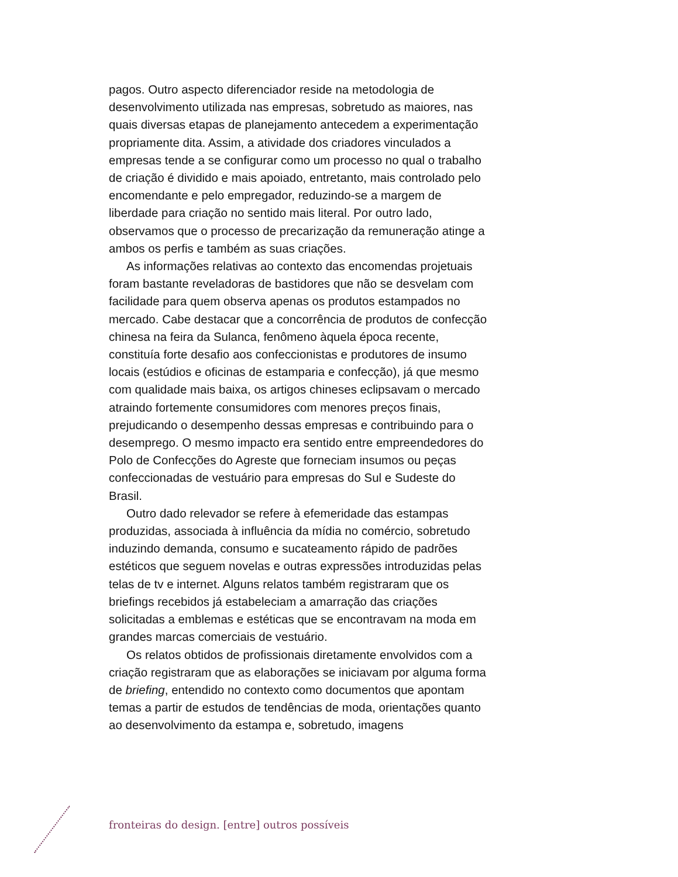pagos. Outro aspecto diferenciador reside na metodologia de desenvolvimento utilizada nas empresas, sobretudo as maiores, nas quais diversas etapas de planejamento antecedem a experimentação propriamente dita. Assim, a atividade dos criadores vinculados a empresas tende a se configurar como um processo no qual o trabalho de criação é dividido e mais apoiado, entretanto, mais controlado pelo encomendante e pelo empregador, reduzindo-se a margem de liberdade para criação no sentido mais literal. Por outro lado, observamos que o processo de precarização da remuneração atinge a ambos os perfis e também as suas criações.
As informações relativas ao contexto das encomendas projetuais foram bastante reveladoras de bastidores que não se desvelam com facilidade para quem observa apenas os produtos estampados no mercado. Cabe destacar que a concorrência de produtos de confecção chinesa na feira da Sulanca, fenômeno àquela época recente, constituía forte desafio aos confeccionistas e produtores de insumo locais (estúdios e oficinas de estamparia e confecção), já que mesmo com qualidade mais baixa, os artigos chineses eclipsavam o mercado atraindo fortemente consumidores com menores preços finais, prejudicando o desempenho dessas empresas e contribuindo para o desemprego. O mesmo impacto era sentido entre empreendedores do Polo de Confecções do Agreste que forneciam insumos ou peças confeccionadas de vestuário para empresas do Sul e Sudeste do Brasil.
Outro dado relevador se refere à efemeridade das estampas produzidas, associada à influência da mídia no comércio, sobretudo induzindo demanda, consumo e sucateamento rápido de padrões estéticos que seguem novelas e outras expressões introduzidas pelas telas de tv e internet. Alguns relatos também registraram que os briefings recebidos já estabeleciam a amarração das criações solicitadas a emblemas e estéticas que se encontravam na moda em grandes marcas comerciais de vestuário.
Os relatos obtidos de profissionais diretamente envolvidos com a criação registraram que as elaborações se iniciavam por alguma forma de briefing, entendido no contexto como documentos que apontam temas a partir de estudos de tendências de moda, orientações quanto ao desenvolvimento da estampa e, sobretudo, imagens
fronteiras do design. [entre] outros possíveis